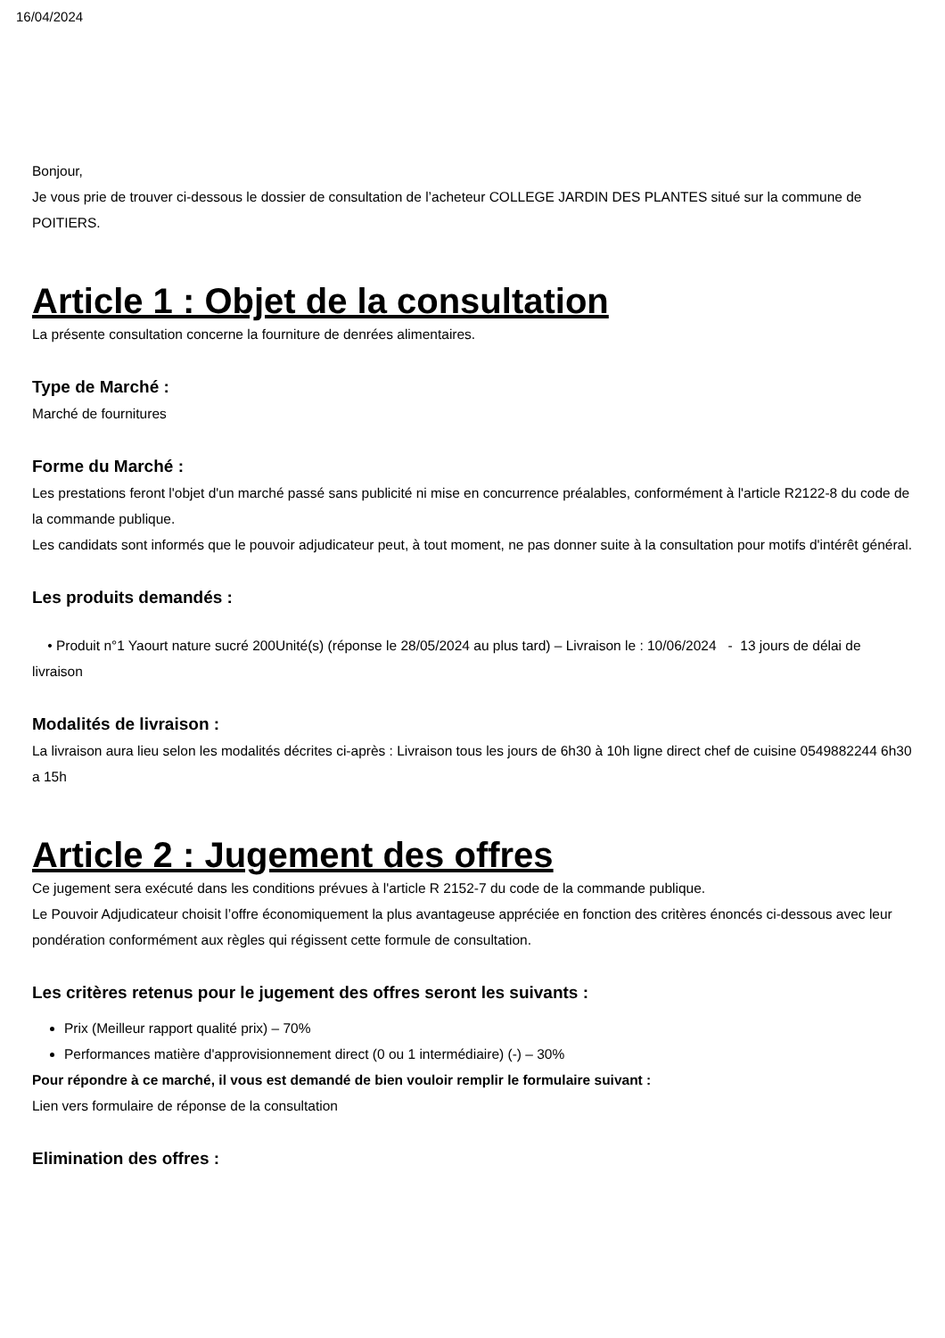16/04/2024
Bonjour,
Je vous prie de trouver ci-dessous le dossier de consultation de l’acheteur COLLEGE JARDIN DES PLANTES situé sur la commune de POITIERS.
Article 1 : Objet de la consultation
La présente consultation concerne la fourniture de denrées alimentaires.
Type de Marché :
Marché de fournitures
Forme du Marché :
Les prestations feront l'objet d'un marché passé sans publicité ni mise en concurrence préalables, conformément à l'article R2122-8 du code de la commande publique.
Les candidats sont informés que le pouvoir adjudicateur peut, à tout moment, ne pas donner suite à la consultation pour motifs d'intérêt général.
Les produits demandés :
• Produit n°1 Yaourt nature sucré 200Unité(s) (réponse le 28/05/2024 au plus tard) – Livraison le : 10/06/2024 - 13 jours de délai de livraison
Modalités de livraison :
La livraison aura lieu selon les modalités décrites ci-après : Livraison tous les jours de 6h30 à 10h ligne direct chef de cuisine 0549882244 6h30 a 15h
Article 2 : Jugement des offres
Ce jugement sera exécuté dans les conditions prévues à l'article R 2152-7 du code de la commande publique.
Le Pouvoir Adjudicateur choisit l’offre économiquement la plus avantageuse appréciée en fonction des critères énoncés ci-dessous avec leur pondération conformément aux règles qui régissent cette formule de consultation.
Les critères retenus pour le jugement des offres seront les suivants :
Prix (Meilleur rapport qualité prix) – 70%
Performances matière d'approvisionnement direct (0 ou 1 intermédiaire) (-) – 30%
Pour répondre à ce marché, il vous est demandé de bien vouloir remplir le formulaire suivant :
Lien vers formulaire de réponse de la consultation
Elimination des offres :